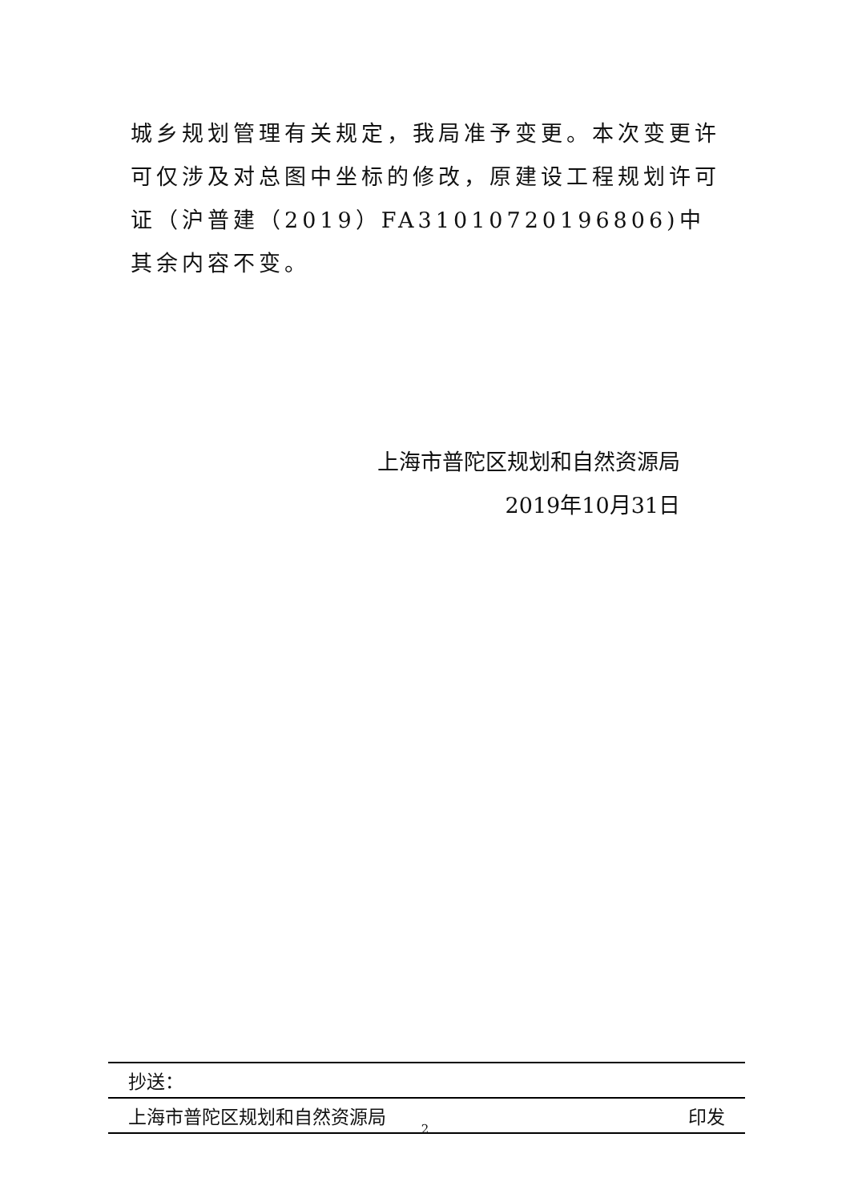城乡规划管理有关规定，我局准予变更。本次变更许可仅涉及对总图中坐标的修改，原建设工程规划许可证（沪普建（2019）FA31010720196806)中其余内容不变。
上海市普陀区规划和自然资源局
2019年10月31日
抄送：
上海市普陀区规划和自然资源局 印发
2